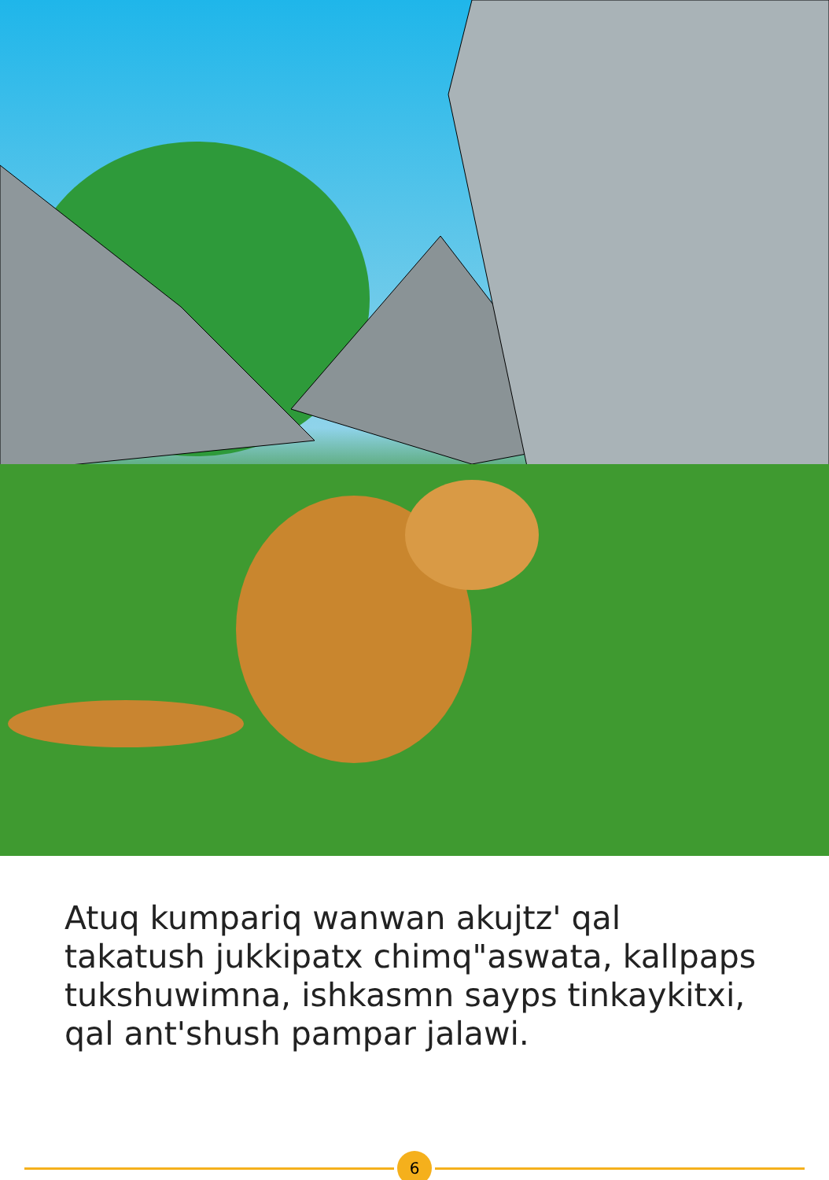Atuq kumpariq wanwan akujtz' qal takatush jukkipatx chimq"aswata, kallpaps tukshuwimna, ishkasmn sayps tinkaykitxi, qal ant'shush pampar jalawi.
6